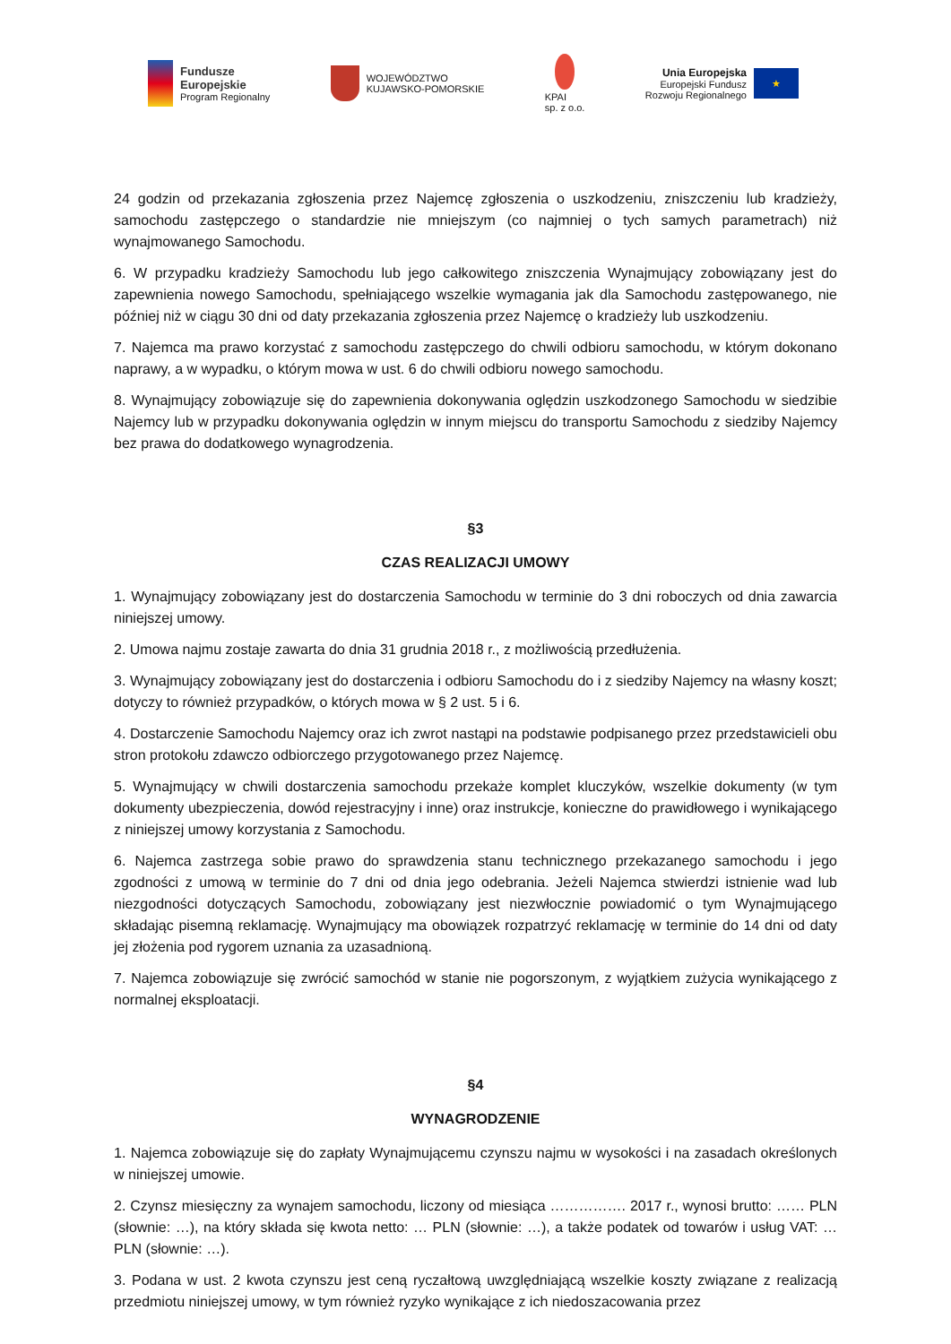Fundusze
Europejskie
Program Regionalny
WOJEWÓDZTWO
KUJAWSKO-POMORSKIE
KPAI
sp. z o.o.
Unia Europejska
Europejski Fundusz
Rozwoju Regionalnego
★
24 godzin od przekazania zgłoszenia przez Najemcę zgłoszenia o uszkodzeniu, zniszczeniu lub kradzieży, samochodu zastępczego o standardzie nie mniejszym (co najmniej o tych samych parametrach) niż wynajmowanego Samochodu.
6. W przypadku kradzieży Samochodu lub jego całkowitego zniszczenia Wynajmujący zobowiązany jest do zapewnienia nowego Samochodu, spełniającego wszelkie wymagania jak dla Samochodu zastępowanego, nie później niż w ciągu 30 dni od daty przekazania zgłoszenia przez Najemcę o kradzieży lub uszkodzeniu.
7. Najemca ma prawo korzystać z samochodu zastępczego do chwili odbioru samochodu, w którym dokonano naprawy, a w wypadku, o którym mowa w ust. 6 do chwili odbioru nowego samochodu.
8. Wynajmujący zobowiązuje się do zapewnienia dokonywania oględzin uszkodzonego Samochodu w siedzibie Najemcy lub w przypadku dokonywania oględzin w innym miejscu do transportu Samochodu z siedziby Najemcy bez prawa do dodatkowego wynagrodzenia.
§3
CZAS REALIZACJI UMOWY
1. Wynajmujący zobowiązany jest do dostarczenia Samochodu w terminie do 3 dni roboczych od dnia zawarcia niniejszej umowy.
2. Umowa najmu zostaje zawarta do dnia 31 grudnia 2018 r., z możliwością przedłużenia.
3. Wynajmujący zobowiązany jest do dostarczenia i odbioru Samochodu do i z siedziby Najemcy na własny koszt; dotyczy to również przypadków, o których mowa w § 2 ust. 5 i 6.
4. Dostarczenie Samochodu Najemcy oraz ich zwrot nastąpi na podstawie podpisanego przez przedstawicieli obu stron protokołu zdawczo odbiorczego przygotowanego przez Najemcę.
5. Wynajmujący w chwili dostarczenia samochodu przekaże komplet kluczyków, wszelkie dokumenty (w tym dokumenty ubezpieczenia, dowód rejestracyjny i inne) oraz instrukcje, konieczne do prawidłowego i wynikającego z niniejszej umowy korzystania z Samochodu.
6. Najemca zastrzega sobie prawo do sprawdzenia stanu technicznego przekazanego samochodu i jego zgodności z umową w terminie do 7 dni od dnia jego odebrania. Jeżeli Najemca stwierdzi istnienie wad lub niezgodności dotyczących Samochodu, zobowiązany jest niezwłocznie powiadomić o tym Wynajmującego składając pisemną reklamację. Wynajmujący ma obowiązek rozpatrzyć reklamację w terminie do 14 dni od daty jej złożenia pod rygorem uznania za uzasadnioną.
7. Najemca zobowiązuje się zwrócić samochód w stanie nie pogorszonym, z wyjątkiem zużycia wynikającego z normalnej eksploatacji.
§4
WYNAGRODZENIE
1. Najemca zobowiązuje się do zapłaty Wynajmującemu czynszu najmu w wysokości i na zasadach określonych w niniejszej umowie.
2. Czynsz miesięczny za wynajem samochodu, liczony od miesiąca ……………. 2017 r., wynosi brutto: …… PLN (słownie: …), na który składa się kwota netto: … PLN (słownie: …), a także podatek od towarów i usług VAT: … PLN (słownie: …).
3. Podana w ust. 2 kwota czynszu jest ceną ryczałtową uwzględniającą wszelkie koszty związane z realizacją przedmiotu niniejszej umowy, w tym również ryzyko wynikające z ich niedoszacowania przez